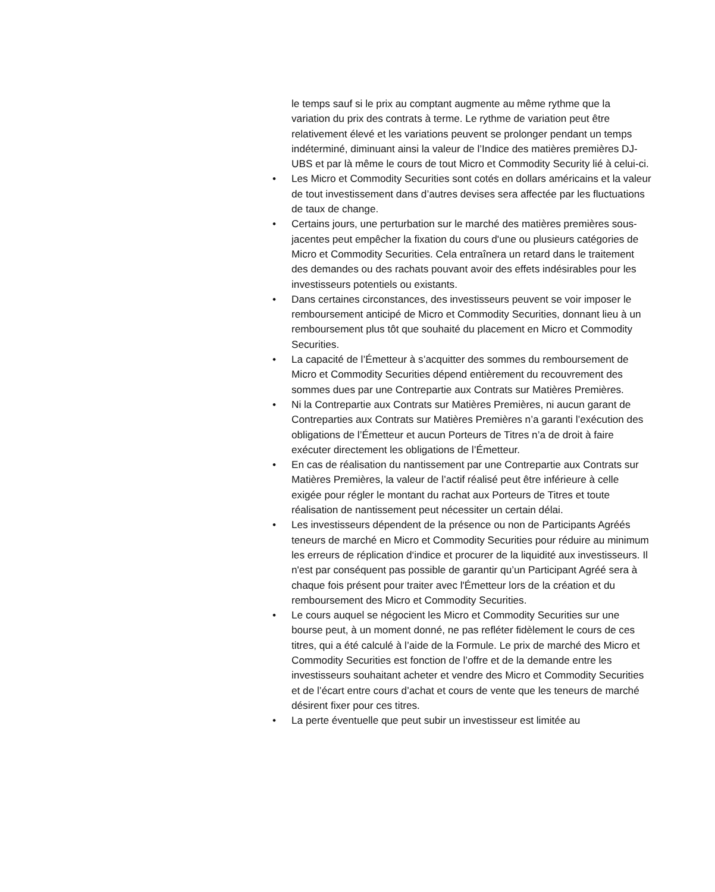le temps sauf si le prix au comptant augmente au même rythme que la variation du prix des contrats à terme. Le rythme de variation peut être relativement élevé et les variations peuvent se prolonger pendant un temps indéterminé, diminuant ainsi la valeur de l’Indice des matières premières DJ-UBS et par là même le cours de tout Micro et Commodity Security lié à celui-ci.
• Les Micro et Commodity Securities sont cotés en dollars américains et la valeur de tout investissement dans d’autres devises sera affectée par les fluctuations de taux de change.
• Certains jours, une perturbation sur le marché des matières premières sous-jacentes peut empêcher la fixation du cours d'une ou plusieurs catégories de Micro et Commodity Securities. Cela entraînera un retard dans le traitement des demandes ou des rachats pouvant avoir des effets indésirables pour les investisseurs potentiels ou existants.
• Dans certaines circonstances, des investisseurs peuvent se voir imposer le remboursement anticipé de Micro et Commodity Securities, donnant lieu à un remboursement plus tôt que souhaité du placement en Micro et Commodity Securities.
• La capacité de l’Émetteur à s’acquitter des sommes du remboursement de Micro et Commodity Securities dépend entièrement du recouvrement des sommes dues par une Contrepartie aux Contrats sur Matières Premières.
• Ni la Contrepartie aux Contrats sur Matières Premières, ni aucun garant de Contreparties aux Contrats sur Matières Premières n’a garanti l’exécution des obligations de l’Émetteur et aucun Porteurs de Titres n’a de droit à faire exécuter directement les obligations de l’Émetteur.
• En cas de réalisation du nantissement par une Contrepartie aux Contrats sur Matières Premières, la valeur de l’actif réalisé peut être inférieure à celle exigée pour régler le montant du rachat aux Porteurs de Titres et toute réalisation de nantissement peut nécessiter un certain délai.
• Les investisseurs dépendent de la présence ou non de Participants Agréés teneurs de marché en Micro et Commodity Securities pour réduire au minimum les erreurs de réplication d‘indice et procurer de la liquidité aux investisseurs. Il n'est par conséquent pas possible de garantir qu’un Participant Agréé sera à chaque fois présent pour traiter avec l'Émetteur lors de la création et du remboursement des Micro et Commodity Securities.
• Le cours auquel se négocient les Micro et Commodity Securities sur une bourse peut, à un moment donné, ne pas refléter fidèlement le cours de ces titres, qui a été calculé à l’aide de la Formule. Le prix de marché des Micro et Commodity Securities est fonction de l’offre et de la demande entre les investisseurs souhaitant acheter et vendre des Micro et Commodity Securities et de l’écart entre cours d’achat et cours de vente que les teneurs de marché désirent fixer pour ces titres.
• La perte éventuelle que peut subir un investisseur est limitée au